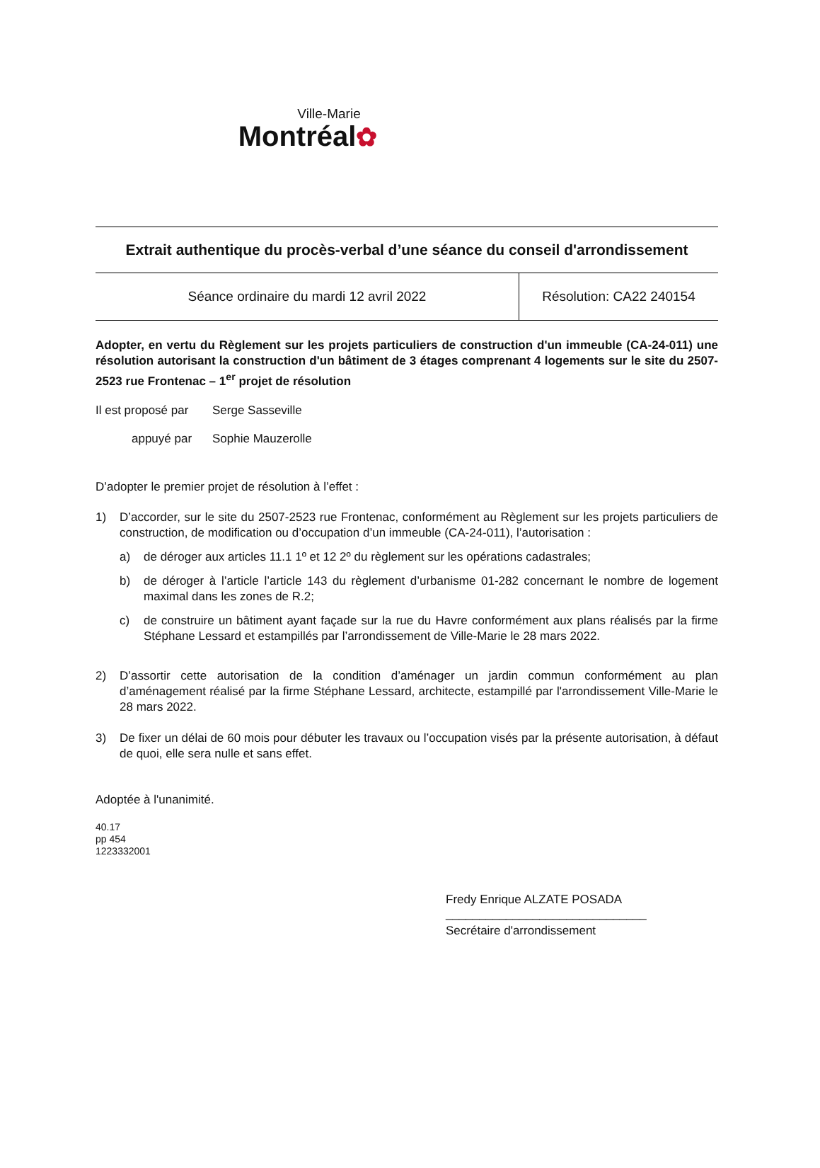Ville-Marie
Montréal✿
Extrait authentique du procès-verbal d’une séance du conseil d'arrondissement
| Séance ordinaire du mardi 12 avril 2022 | Résolution: CA22 240154 |
Adopter, en vertu du Règlement sur les projets particuliers de construction d'un immeuble (CA-24-011) une résolution autorisant la construction d'un bâtiment de 3 étages comprenant 4 logements sur le site du 2507-2523 rue Frontenac – 1<sup>er</sup> projet de résolution
Il est proposé par Serge Sasseville
appuyé par Sophie Mauzerolle
D’adopter le premier projet de résolution à l’effet :
1) D’accorder, sur le site du 2507-2523 rue Frontenac, conformément au Règlement sur les projets particuliers de construction, de modification ou d’occupation d’un immeuble (CA-24-011), l’autorisation :
a) de déroger aux articles 11.1 1º et 12 2º du règlement sur les opérations cadastrales;
b) de déroger à l’article l’article 143 du règlement d’urbanisme 01-282 concernant le nombre de logement maximal dans les zones de R.2;
c) de construire un bâtiment ayant façade sur la rue du Havre conformément aux plans réalisés par la firme Stéphane Lessard et estampillés par l’arrondissement de Ville-Marie le 28 mars 2022.
2) D’assortir cette autorisation de la condition d’aménager un jardin commun conformément au plan d’aménagement réalisé par la firme Stéphane Lessard, architecte, estampillé par l'arrondissement Ville-Marie le 28 mars 2022.
3) De fixer un délai de 60 mois pour débuter les travaux ou l’occupation visés par la présente autorisation, à défaut de quoi, elle sera nulle et sans effet.
Adoptée à l'unanimité.
40.17
pp 454
1223332001
Fredy Enrique ALZATE POSADA
______________________________
Secrétaire d'arrondissement